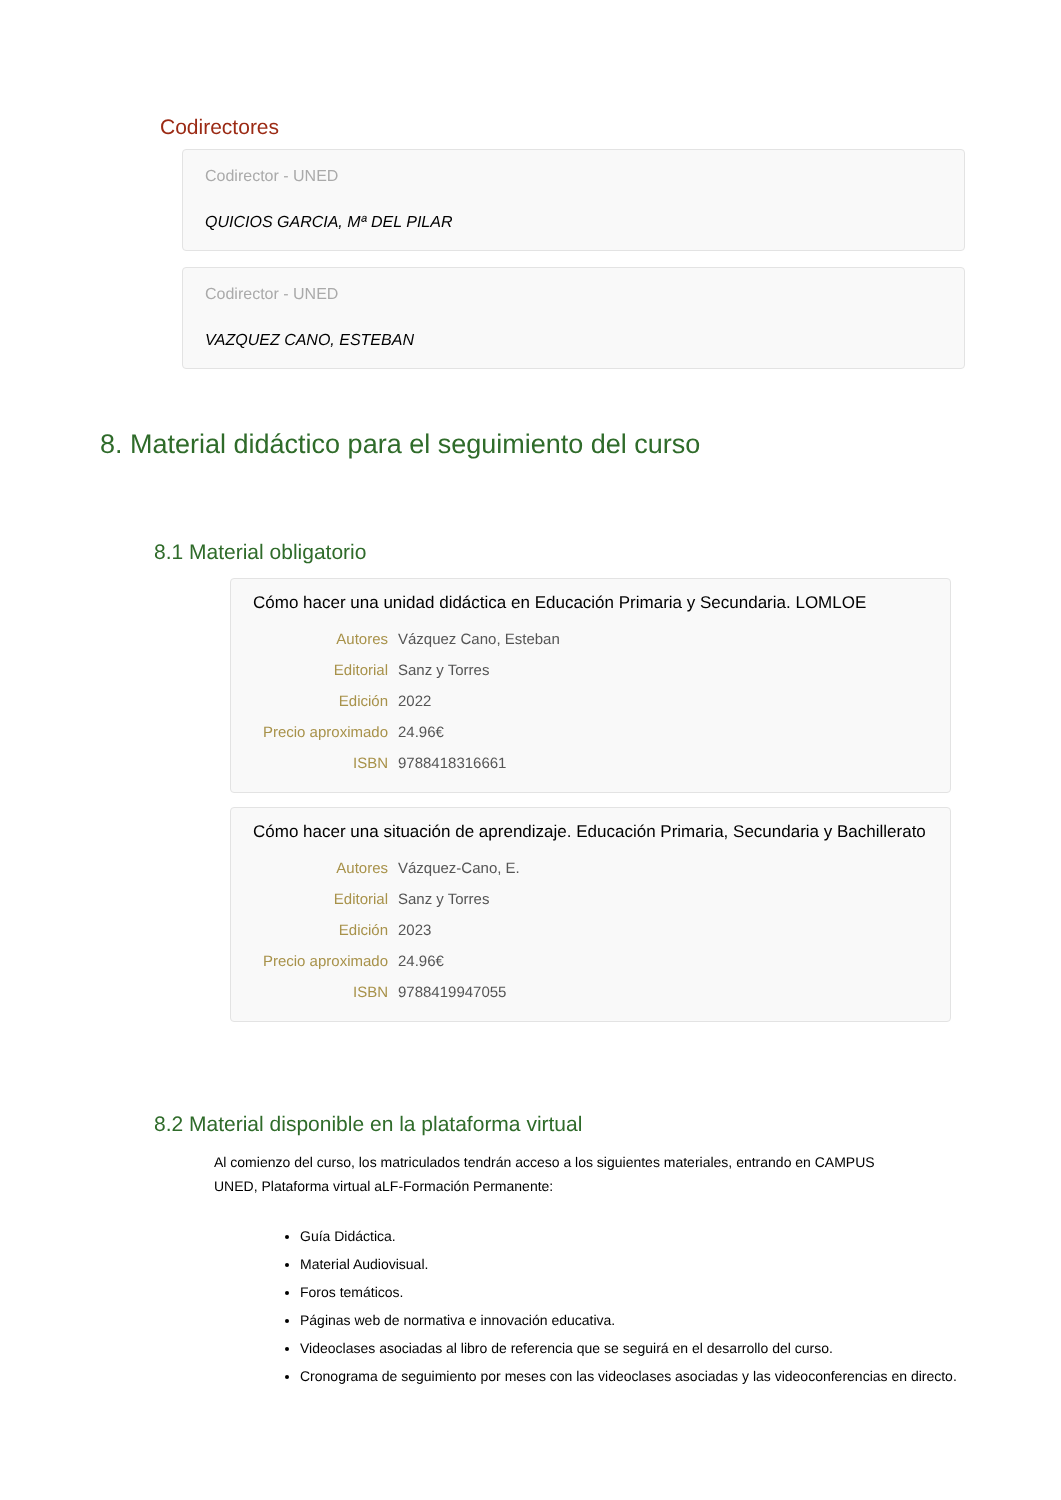Codirectores
Codirector - UNED
QUICIOS GARCIA, Mª DEL PILAR
Codirector - UNED
VAZQUEZ CANO, ESTEBAN
8. Material didáctico para el seguimiento del curso
8.1 Material obligatorio
Cómo hacer una unidad didáctica en Educación Primaria y Secundaria. LOMLOE
| Autores | Vázquez Cano, Esteban |
| Editorial | Sanz y Torres |
| Edición | 2022 |
| Precio aproximado | 24.96€ |
| ISBN | 9788418316661 |
Cómo hacer una situación de aprendizaje. Educación Primaria, Secundaria y Bachillerato
| Autores | Vázquez-Cano, E. |
| Editorial | Sanz y Torres |
| Edición | 2023 |
| Precio aproximado | 24.96€ |
| ISBN | 9788419947055 |
8.2 Material disponible en la plataforma virtual
Al comienzo del curso, los matriculados tendrán acceso a los siguientes materiales, entrando en CAMPUS UNED, Plataforma virtual aLF-Formación Permanente:
Guía Didáctica.
Material Audiovisual.
Foros temáticos.
Páginas web de normativa e innovación educativa.
Videoclases asociadas al libro de referencia que se seguirá en el desarrollo del curso.
Cronograma de seguimiento por meses con las videoclases asociadas y las videoconferencias en directo.